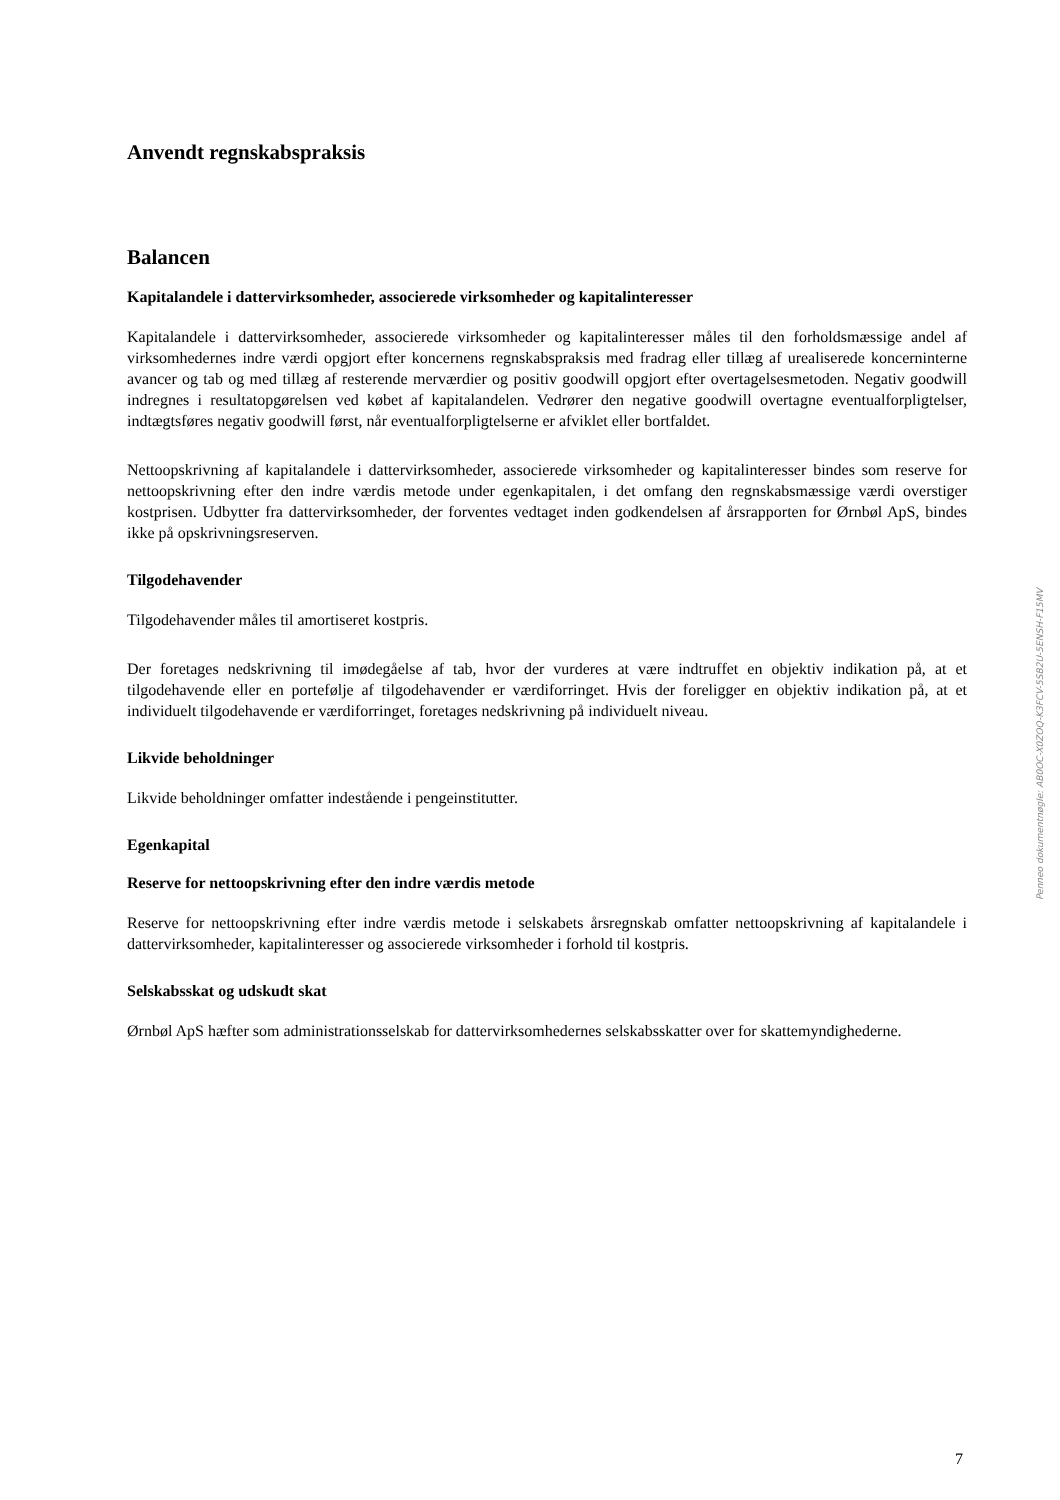Anvendt regnskabspraksis
Balancen
Kapitalandele i dattervirksomheder, associerede virksomheder og kapitalinteresser
Kapitalandele i dattervirksomheder, associerede virksomheder og kapitalinteresser måles til den forholdsmæssige andel af virksomhedernes indre værdi opgjort efter koncernens regnskabspraksis med fradrag eller tillæg af urealiserede koncerninterne avancer og tab og med tillæg af resterende merværdier og positiv goodwill opgjort efter overtagelsesmetoden. Negativ goodwill indregnes i resultatopgørelsen ved købet af kapitalandelen. Vedrører den negative goodwill overtagne eventualforpligtelser, indtægtsføres negativ goodwill først, når eventualforpligtelserne er afviklet eller bortfaldet.
Nettoopskrivning af kapitalandele i dattervirksomheder, associerede virksomheder og kapitalinteresser bindes som reserve for nettoopskrivning efter den indre værdis metode under egenkapitalen, i det omfang den regnskabsmæssige værdi overstiger kostprisen. Udbytter fra dattervirksomheder, der forventes vedtaget inden godkendelsen af årsrapporten for Ørnbøl ApS, bindes ikke på opskrivningsreserven.
Tilgodehavender
Tilgodehavender måles til amortiseret kostpris.
Der foretages nedskrivning til imødegåelse af tab, hvor der vurderes at være indtruffet en objektiv indikation på, at et tilgodehavende eller en portefølje af tilgodehavender er værdiforringet. Hvis der foreligger en objektiv indikation på, at et individuelt tilgodehavende er værdiforringet, foretages nedskrivning på individuelt niveau.
Likvide beholdninger
Likvide beholdninger omfatter indestående i pengeinstitutter.
Egenkapital
Reserve for nettoopskrivning efter den indre værdis metode
Reserve for nettoopskrivning efter indre værdis metode i selskabets årsregnskab omfatter nettoopskrivning af kapitalandele i dattervirksomheder, kapitalinteresser og associerede virksomheder i forhold til kostpris.
Selskabsskat og udskudt skat
Ørnbøl ApS hæfter som administrationsselskab for dattervirksomhedernes selskabsskatter over for skattemyndighederne.
Penneo dokumentnøgle: AB0OC-X0ZOQ-K3FCV-5SB2U-5ENSH-F15MV
7